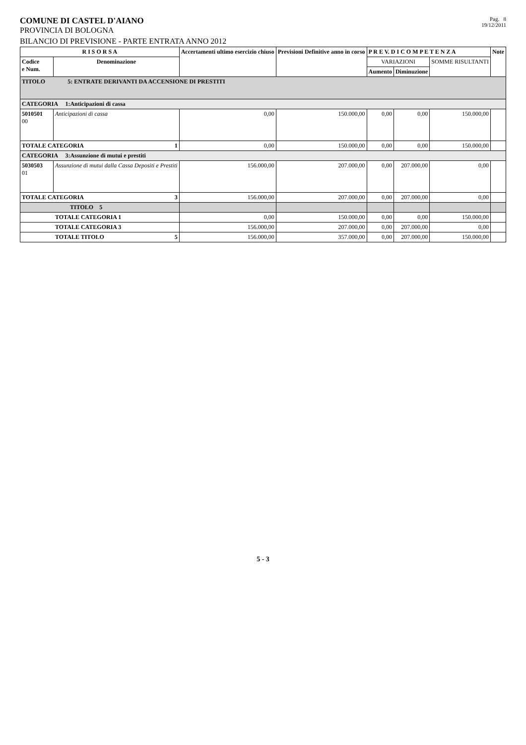COMUNE DI CASTEL D'AIANO
PROVINCIA DI BOLOGNA
Pag. 8
19/12/2011
BILANCIO DI PREVISIONE - PARTE ENTRATA ANNO 2012
| R I S O R S A | | Accertamenti ultimo esercizio chiuso | Previsioni Definitive anno in corso | P R E V. D I C O M P E T E N Z A | | | Note |
| --- | --- | --- | --- | --- | --- | --- | --- |
| Codice e Num. | Denominazione | | | VARIAZIONI | | SOMME RISULTANTI | |
| | | | | Aumento | Diminuzione | | |
| TITOLO 5: ENTRATE DERIVANTI DA ACCENSIONE DI PRESTITI | | | | | | | |
| CATEGORIA 1:Anticipazioni di cassa | | | | | | | |
| 5010501 00 | Anticipazioni di cassa | 0,00 | 150.000,00 | 0,00 | 0,00 | 150.000,00 | |
| TOTALE CATEGORIA 1 | | 0,00 | 150.000,00 | 0,00 | 0,00 | 150.000,00 | |
| CATEGORIA 3:Assunzione di mutui e prestiti | | | | | | | |
| 5030503 01 | Assunzione di mutui dalla Cassa Depositi e Prestiti | 156.000,00 | 207.000,00 | 0,00 | 207.000,00 | 0,00 | |
| TOTALE CATEGORIA 3 | | 156.000,00 | 207.000,00 | 0,00 | 207.000,00 | 0,00 | |
| TITOLO 5 | | | | | | | |
| TOTALE CATEGORIA 1 | | 0,00 | 150.000,00 | 0,00 | 0,00 | 150.000,00 | |
| TOTALE CATEGORIA 3 | | 156.000,00 | 207.000,00 | 0,00 | 207.000,00 | 0,00 | |
| TOTALE TITOLO 5 | | 156.000,00 | 357.000,00 | 0,00 | 207.000,00 | 150.000,00 | |
5 - 3